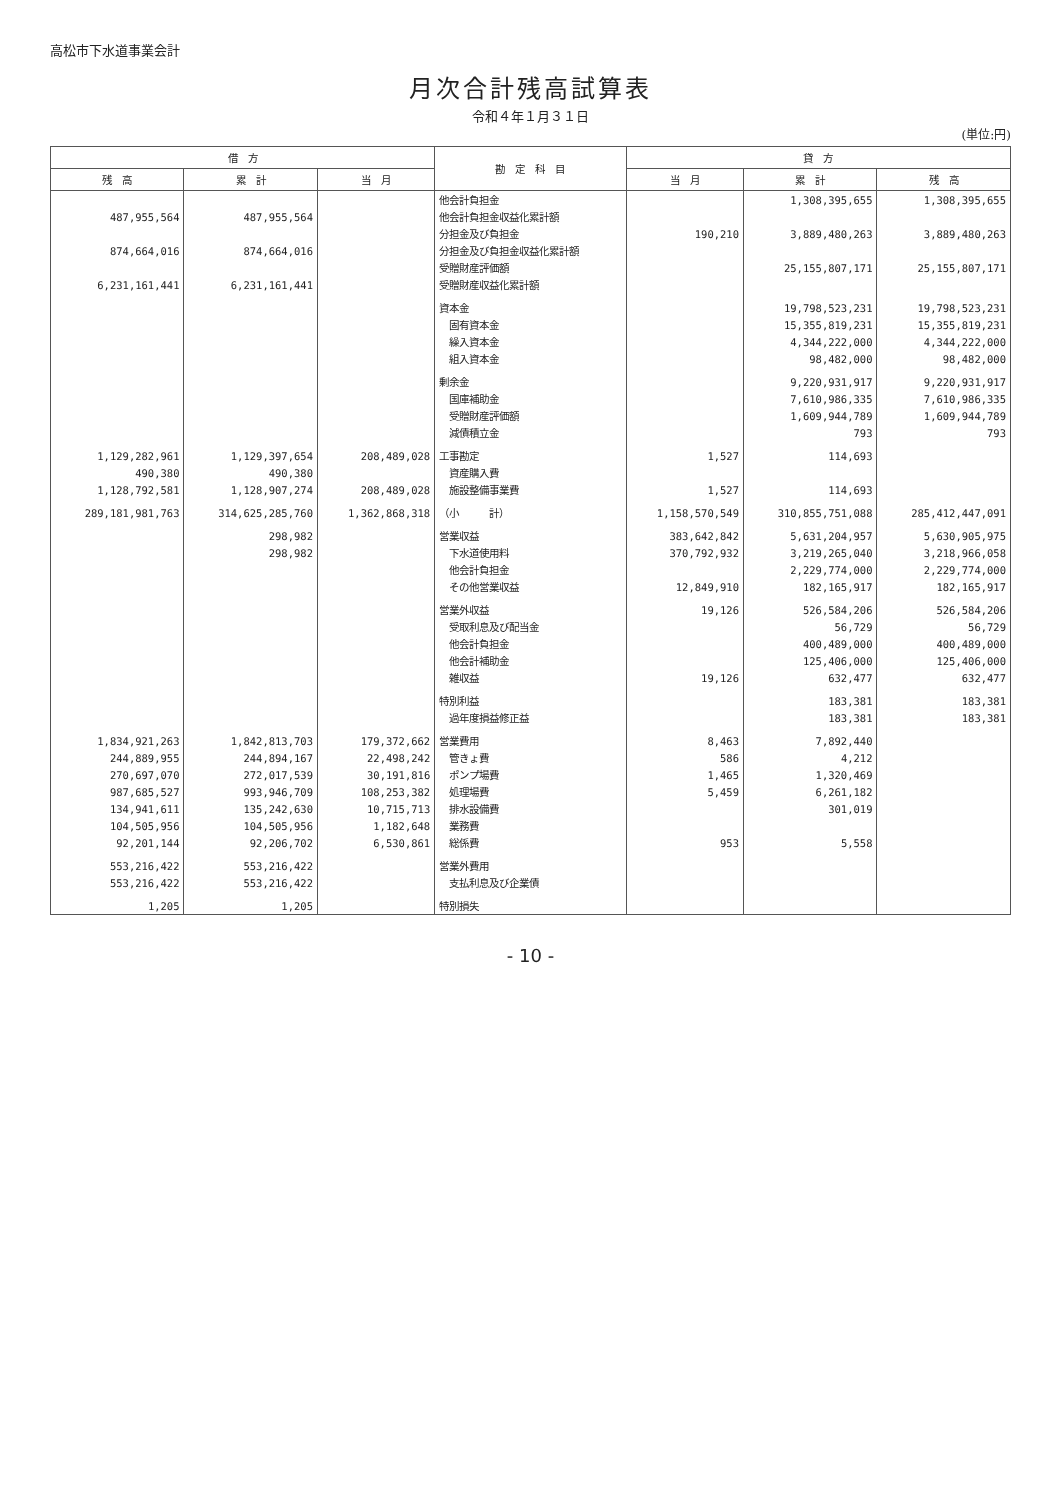高松市下水道事業会計
月次合計残高試算表
令和４年１月３１日
(単位:円)
| 借 方 | | | 勘 定 科 目 | 貸 方 | | |
| --- | --- | --- | --- | --- | --- | --- |
| 残 高 | 累 計 | 当 月 | | 当 月 | 累 計 | 残 高 |
| | | | 他会計負担金 | | 1,308,395,655 | 1,308,395,655 |
| 487,955,564 | 487,955,564 | | 他会計負担金収益化累計額 | | | |
| | | | 分担金及び負担金 | 190,210 | 3,889,480,263 | 3,889,480,263 |
| 874,664,016 | 874,664,016 | | 分担金及び負担金収益化累計額 | | | |
| | | | 受贈財産評価額 | | 25,155,807,171 | 25,155,807,171 |
| 6,231,161,441 | 6,231,161,441 | | 受贈財産収益化累計額 | | | |
| | | | 資本金 | | 19,798,523,231 | 19,798,523,231 |
| | | | 固有資本金 | | 15,355,819,231 | 15,355,819,231 |
| | | | 繰入資本金 | | 4,344,222,000 | 4,344,222,000 |
| | | | 組入資本金 | | 98,482,000 | 98,482,000 |
| | | | 剰余金 | | 9,220,931,917 | 9,220,931,917 |
| | | | 国庫補助金 | | 7,610,986,335 | 7,610,986,335 |
| | | | 受贈財産評価額 | | 1,609,944,789 | 1,609,944,789 |
| | | | 減債積立金 | | 793 | 793 |
| 1,129,282,961 | 1,129,397,654 | 208,489,028 | 工事勘定 | 1,527 | 114,693 | |
| 490,380 | 490,380 | | 資産購入費 | | | |
| 1,128,792,581 | 1,128,907,274 | 208,489,028 | 施設整備事業費 | 1,527 | 114,693 | |
| 289,181,981,763 | 314,625,285,760 | 1,362,868,318 | （小 計） | 1,158,570,549 | 310,855,751,088 | 285,412,447,091 |
| | 298,982 | | 営業収益 | 383,642,842 | 5,631,204,957 | 5,630,905,975 |
| | 298,982 | | 下水道使用料 | 370,792,932 | 3,219,265,040 | 3,218,966,058 |
| | | | 他会計負担金 | | 2,229,774,000 | 2,229,774,000 |
| | | | その他営業収益 | 12,849,910 | 182,165,917 | 182,165,917 |
| | | | 営業外収益 | 19,126 | 526,584,206 | 526,584,206 |
| | | | 受取利息及び配当金 | | 56,729 | 56,729 |
| | | | 他会計負担金 | | 400,489,000 | 400,489,000 |
| | | | 他会計補助金 | | 125,406,000 | 125,406,000 |
| | | | 雑収益 | 19,126 | 632,477 | 632,477 |
| | | | 特別利益 | | 183,381 | 183,381 |
| | | | 過年度損益修正益 | | 183,381 | 183,381 |
| 1,834,921,263 | 1,842,813,703 | 179,372,662 | 営業費用 | 8,463 | 7,892,440 | |
| 244,889,955 | 244,894,167 | 22,498,242 | 管きょ費 | 586 | 4,212 | |
| 270,697,070 | 272,017,539 | 30,191,816 | ポンプ場費 | 1,465 | 1,320,469 | |
| 987,685,527 | 993,946,709 | 108,253,382 | 処理場費 | 5,459 | 6,261,182 | |
| 134,941,611 | 135,242,630 | 10,715,713 | 排水設備費 | | 301,019 | |
| 104,505,956 | 104,505,956 | 1,182,648 | 業務費 | | | |
| 92,201,144 | 92,206,702 | 6,530,861 | 総係費 | 953 | 5,558 | |
| 553,216,422 | 553,216,422 | | 営業外費用 | | | |
| 553,216,422 | 553,216,422 | | 支払利息及び企業債 | | | |
| 1,205 | 1,205 | | 特別損失 | | | |
- 10 -